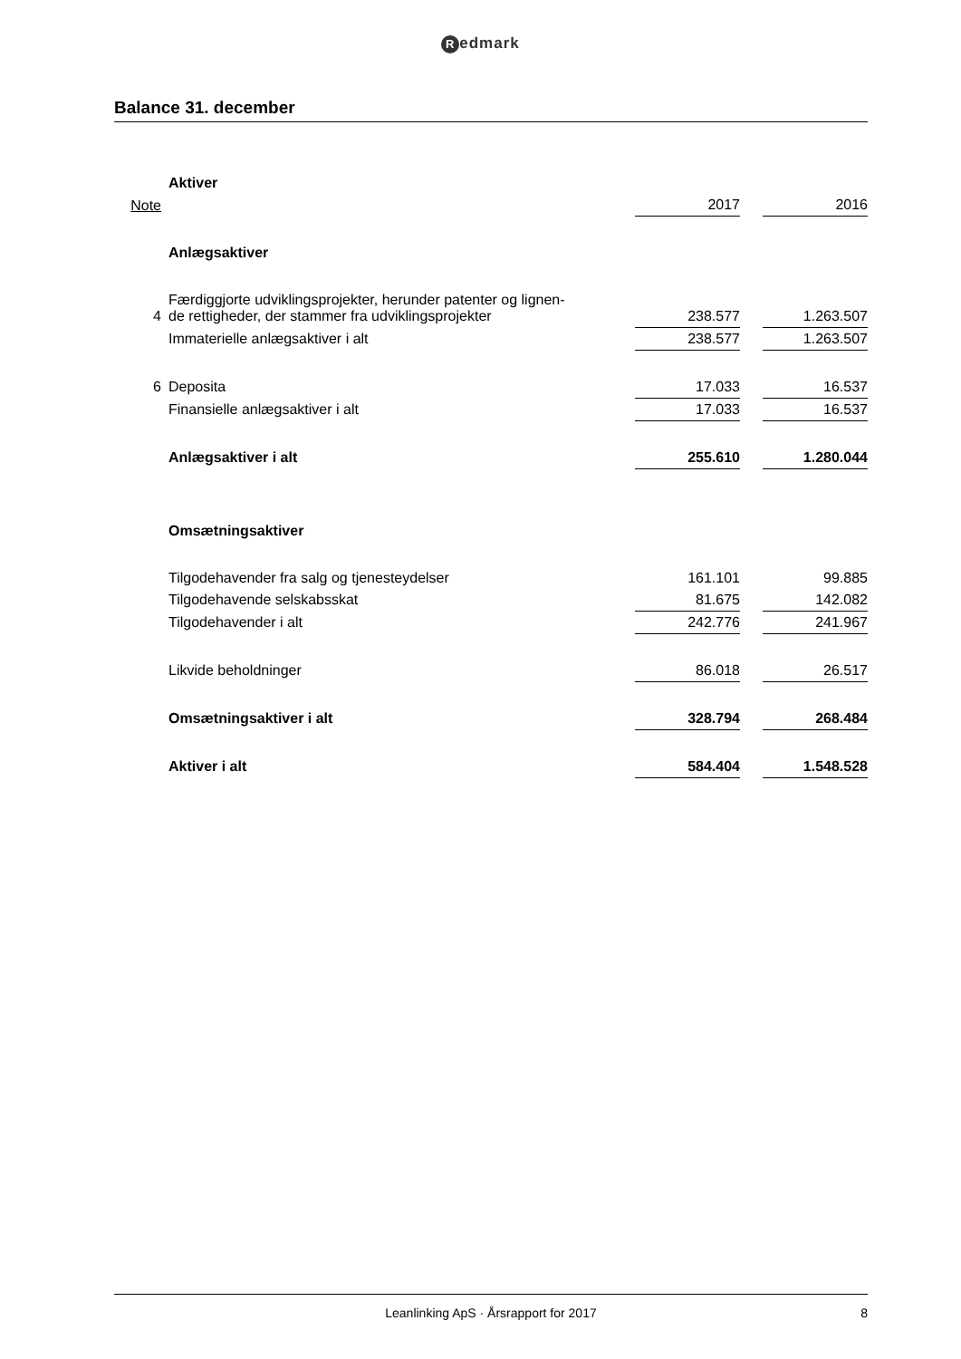Redmark
Balance 31. december
| | Aktiver | | | |
| Note | | 2017 | | 2016 |
| | Anlægsaktiver | | | |
| 4 | Færdiggjorte udviklingsprojekter, herunder patenter og lignen- de rettigheder, der stammer fra udviklingsprojekter | 238.577 | | 1.263.507 |
| | Immaterielle anlægsaktiver i alt | 238.577 | | 1.263.507 |
| 6 | Deposita | 17.033 | | 16.537 |
| | Finansielle anlægsaktiver i alt | 17.033 | | 16.537 |
| | Anlægsaktiver i alt | 255.610 | | 1.280.044 |
| | Omsætningsaktiver | | | |
| | Tilgodehavender fra salg og tjenesteydelser | 161.101 | | 99.885 |
| | Tilgodehavende selskabsskat | 81.675 | | 142.082 |
| | Tilgodehavender i alt | 242.776 | | 241.967 |
| | Likvide beholdninger | 86.018 | | 26.517 |
| | Omsætningsaktiver i alt | 328.794 | | 268.484 |
| | Aktiver i alt | 584.404 | | 1.548.528 |
Leanlinking ApS · Årsrapport for 2017 8